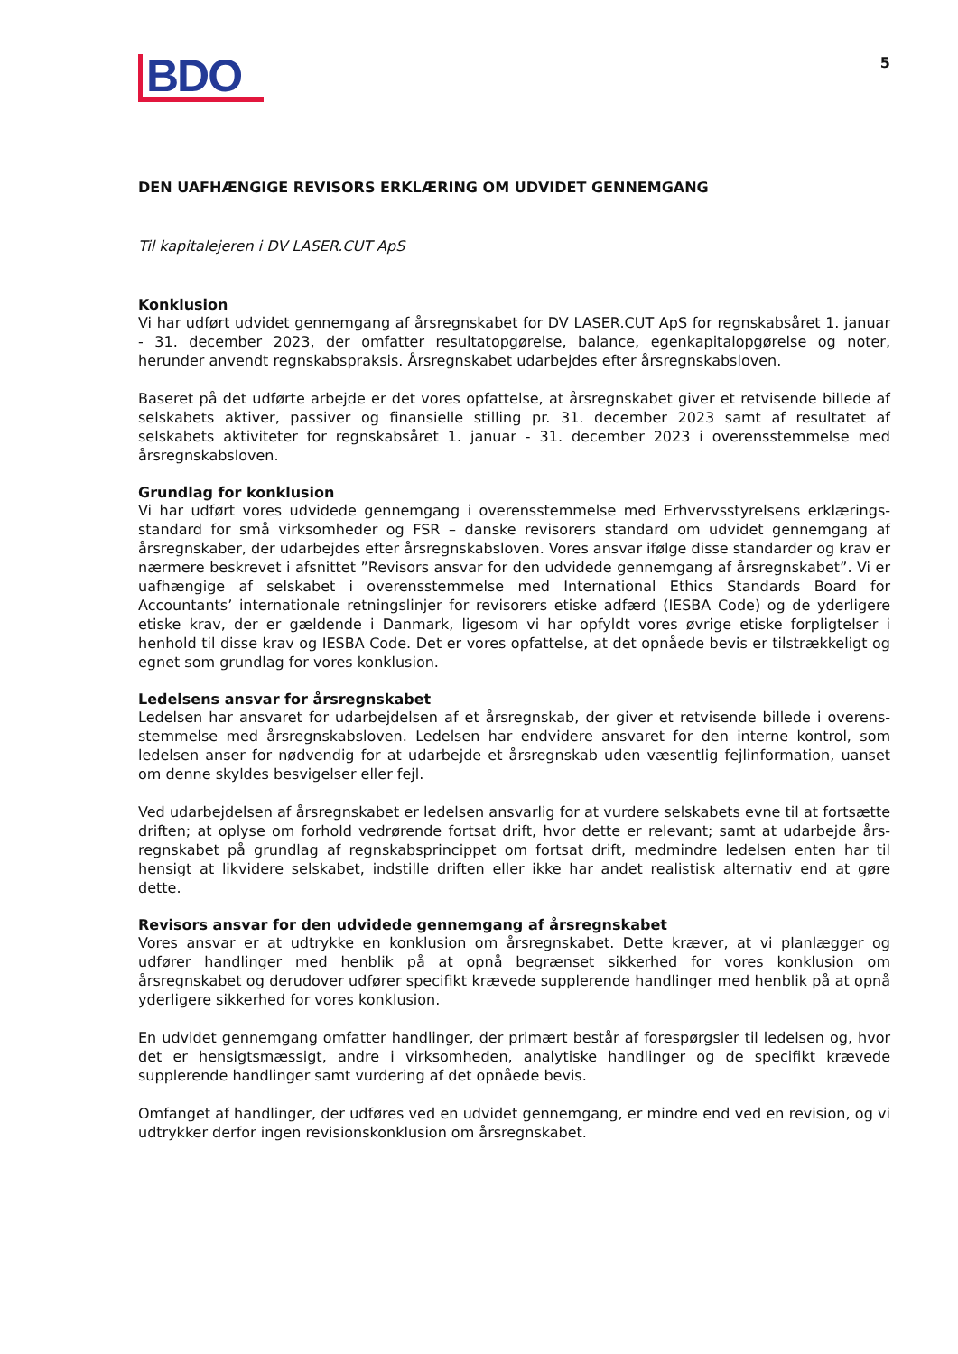BDO
5
DEN UAFHÆNGIGE REVISORS ERKLÆRING OM UDVIDET GENNEMGANG
Til kapitalejeren i DV LASER.CUT ApS
Konklusion
Vi har udført udvidet gennemgang af årsregnskabet for DV LASER.CUT ApS for regnskabsåret 1. januar - 31. december 2023, der omfatter resultatopgørelse, balance, egenkapitalopgørelse og noter, herunder anvendt regnskabspraksis. Årsregnskabet udarbejdes efter årsregnskabsloven.
Baseret på det udførte arbejde er det vores opfattelse, at årsregnskabet giver et retvisende billede af selskabets aktiver, passiver og finansielle stilling pr. 31. december 2023 samt af resultatet af selskabets aktiviteter for regnskabsåret 1. januar - 31. december 2023 i overensstemmelse med årsregnskabsloven.
Grundlag for konklusion
Vi har udført vores udvidede gennemgang i overensstemmelse med Erhvervsstyrelsens erklærings-standard for små virksomheder og FSR – danske revisorers standard om udvidet gennemgang af årsregnskaber, der udarbejdes efter årsregnskabsloven. Vores ansvar ifølge disse standarder og krav er nærmere beskrevet i afsnittet ”Revisors ansvar for den udvidede gennemgang af årsregnskabet”. Vi er uafhængige af selskabet i overensstemmelse med International Ethics Standards Board for Accountants’ internationale retningslinjer for revisorers etiske adfærd (IESBA Code) og de yderligere etiske krav, der er gældende i Danmark, ligesom vi har opfyldt vores øvrige etiske forpligtelser i henhold til disse krav og IESBA Code. Det er vores opfattelse, at det opnåede bevis er tilstrækkeligt og egnet som grundlag for vores konklusion.
Ledelsens ansvar for årsregnskabet
Ledelsen har ansvaret for udarbejdelsen af et årsregnskab, der giver et retvisende billede i overens-stemmelse med årsregnskabsloven. Ledelsen har endvidere ansvaret for den interne kontrol, som ledelsen anser for nødvendig for at udarbejde et årsregnskab uden væsentlig fejlinformation, uanset om denne skyldes besvigelser eller fejl.
Ved udarbejdelsen af årsregnskabet er ledelsen ansvarlig for at vurdere selskabets evne til at fortsætte driften; at oplyse om forhold vedrørende fortsat drift, hvor dette er relevant; samt at udarbejde års-regnskabet på grundlag af regnskabsprincippet om fortsat drift, medmindre ledelsen enten har til hensigt at likvidere selskabet, indstille driften eller ikke har andet realistisk alternativ end at gøre dette.
Revisors ansvar for den udvidede gennemgang af årsregnskabet
Vores ansvar er at udtrykke en konklusion om årsregnskabet. Dette kræver, at vi planlægger og udfører handlinger med henblik på at opnå begrænset sikkerhed for vores konklusion om årsregnskabet og derudover udfører specifikt krævede supplerende handlinger med henblik på at opnå yderligere sikkerhed for vores konklusion.
En udvidet gennemgang omfatter handlinger, der primært består af forespørgsler til ledelsen og, hvor det er hensigtsmæssigt, andre i virksomheden, analytiske handlinger og de specifikt krævede supplerende handlinger samt vurdering af det opnåede bevis.
Omfanget af handlinger, der udføres ved en udvidet gennemgang, er mindre end ved en revision, og vi udtrykker derfor ingen revisionskonklusion om årsregnskabet.